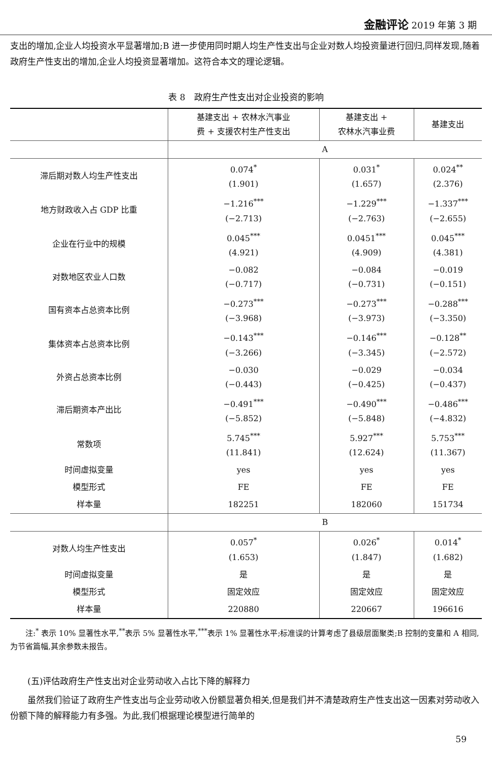金融评论 2019 年第 3 期
支出的增加,企业人均投资水平显著增加;B 进一步使用同时期人均生产性支出与企业对数人均投资量进行回归,同样发现,随着政府生产性支出的增加,企业人均投资显著增加。这符合本文的理论逻辑。
表 8　政府生产性支出对企业投资的影响
| | 基建支出 + 农林水汽事业 费 + 支援农村生产性支出 | 基建支出 + 农林水汽事业费 | 基建支出 |
| --- | --- | --- | --- |
| | A | | |
| 滞后期对数人均生产性支出 | 0.074<sup>*</sup> (1.901) | 0.031<sup>*</sup> (1.657) | 0.024<sup>**</sup> (2.376) |
| 地方财政收入占 GDP 比重 | −1.216<sup>***</sup> (−2.713) | −1.229<sup>***</sup> (−2.763) | −1.337<sup>***</sup> (−2.655) |
| 企业在行业中的规模 | 0.045<sup>***</sup> (4.921) | 0.0451<sup>***</sup> (4.909) | 0.045<sup>***</sup> (4.381) |
| 对数地区农业人口数 | −0.082 (−0.717) | −0.084 (−0.731) | −0.019 (−0.151) |
| 国有资本占总资本比例 | −0.273<sup>***</sup> (−3.968) | −0.273<sup>***</sup> (−3.973) | −0.288<sup>***</sup> (−3.350) |
| 集体资本占总资本比例 | −0.143<sup>***</sup> (−3.266) | −0.146<sup>***</sup> (−3.345) | −0.128<sup>**</sup> (−2.572) |
| 外资占总资本比例 | −0.030 (−0.443) | −0.029 (−0.425) | −0.034 (−0.437) |
| 滞后期资本产出比 | −0.491<sup>***</sup> (−5.852) | −0.490<sup>***</sup> (−5.848) | −0.486<sup>***</sup> (−4.832) |
| 常数项 | 5.745<sup>***</sup> (11.841) | 5.927<sup>***</sup> (12.624) | 5.753<sup>***</sup> (11.367) |
| 时间虚拟变量 | yes | yes | yes |
| 模型形式 | FE | FE | FE |
| 样本量 | 182251 | 182060 | 151734 |
| | B | | |
| 对数人均生产性支出 | 0.057<sup>*</sup> (1.653) | 0.026<sup>*</sup> (1.847) | 0.014<sup>*</sup> (1.682) |
| 时间虚拟变量 | 是 | 是 | 是 |
| 模型形式 | 固定效应 | 固定效应 | 固定效应 |
| 样本量 | 220880 | 220667 | 196616 |
　　注:<sup>*</sup> 表示 10% 显著性水平,<sup>**</sup>表示 5% 显著性水平,<sup>***</sup>表示 1% 显著性水平;标准误的计算考虑了县级层面聚类;B 控制的变量和 A 相同,为节省篇幅,其余参数未报告。
　　(五)评估政府生产性支出对企业劳动收入占比下降的解释力
　　虽然我们验证了政府生产性支出与企业劳动收入份额显著负相关,但是我们并不清楚政府生产性支出这一因素对劳动收入份额下降的解释能力有多强。为此,我们根据理论模型进行简单的
59